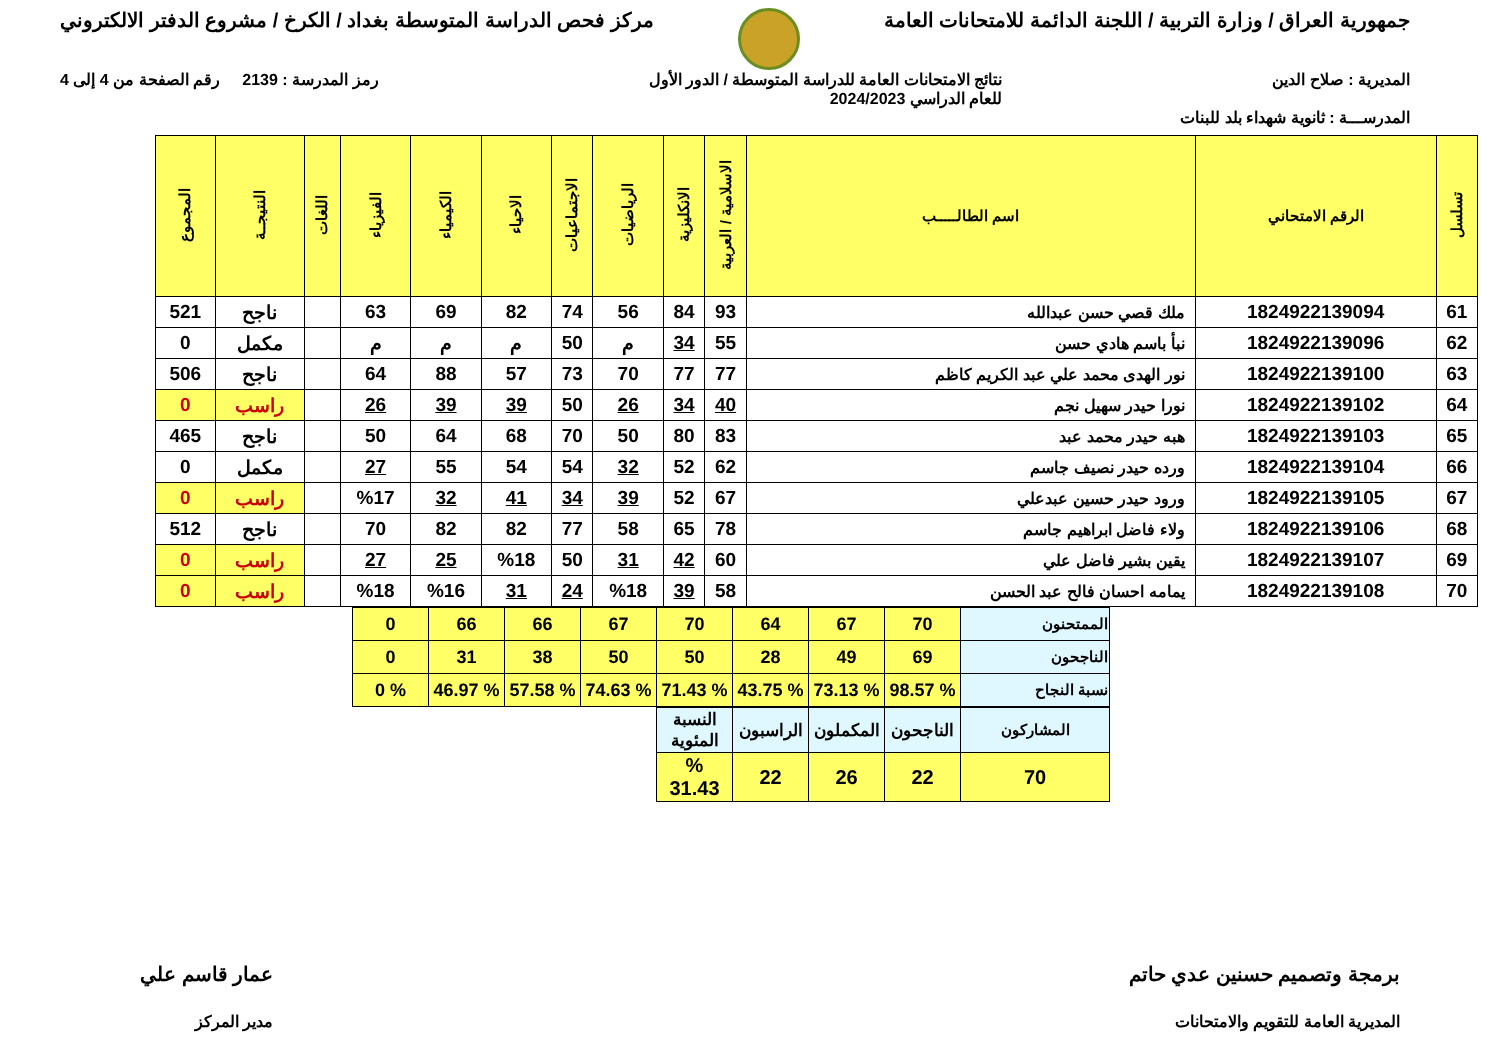جمهورية العراق / وزارة التربية / اللجنة الدائمة للامتحانات العامة
مركز فحص الدراسة المتوسطة بغداد / الكرخ / مشروع الدفتر الالكتروني
المديرية : صلاح الدين نتائج الامتحانات العامة للدراسة المتوسطة / الدور الأول
للعام الدراسي 2024/2023
رمز المدرسة : 2139 رقم الصفحة من 4 إلى 4
المدرســـة : ثانوية شهداء بلد للبنات
| تسلسل | الرقم الامتحاني | اسم الطالـــــب | الاسلامية / العربية | الانكليزية | الرياضيات | الاجتماعيات | الاحياء | الكيمياء | الفيزياء | اللغات | النتيجــة | المجموع |
| --- | --- | --- | --- | --- | --- | --- | --- | --- | --- | --- | --- | --- |
| 61 | 1824922139094 | ملك قصي حسن عبدالله | 93 | 84 | 56 | 74 | 82 | 69 | 63 | | ناجح | 521 |
| 62 | 1824922139096 | نبأ باسم هادي حسن | 55 | 34 | م | 50 | م | م | م | | مكمل | 0 |
| 63 | 1824922139100 | نور الهدى محمد علي عبد الكريم كاظم | 77 | 77 | 70 | 73 | 57 | 88 | 64 | | ناجح | 506 |
| 64 | 1824922139102 | نورا حيدر سهيل نجم | 40 | 34 | 26 | 50 | 39 | 39 | 26 | | راسب | 0 |
| 65 | 1824922139103 | هبه حيدر محمد عبد | 83 | 80 | 50 | 70 | 68 | 64 | 50 | | ناجح | 465 |
| 66 | 1824922139104 | ورده حيدر نصيف جاسم | 62 | 52 | 32 | 54 | 54 | 55 | 27 | | مكمل | 0 |
| 67 | 1824922139105 | ورود حيدر حسين عبدعلي | 67 | 52 | 39 | 34 | 41 | 32 | %17 | | راسب | 0 |
| 68 | 1824922139106 | ولاء فاضل ابراهيم جاسم | 78 | 65 | 58 | 77 | 82 | 82 | 70 | | ناجح | 512 |
| 69 | 1824922139107 | يقين بشير فاضل علي | 60 | 42 | 31 | 50 | %18 | 25 | 27 | | راسب | 0 |
| 70 | 1824922139108 | يمامه احسان فالح عبد الحسن | 58 | 39 | %18 | 24 | 31 | %16 | %18 | | راسب | 0 |
| الممتحنون | 70 | 67 | 64 | 70 | 67 | 66 | 66 | 0 |
| الناجحون | 69 | 49 | 28 | 50 | 50 | 38 | 31 | 0 |
| نسبة النجاح | % 98.57 | % 73.13 | % 43.75 | % 71.43 | % 74.63 | % 57.58 | % 46.97 | % 0 |
| المشاركون | الناجحون | المكملون | الراسبون | النسبة المئوية |
| 70 | 22 | 26 | 22 | % 31.43 |
برمجة وتصميم حسنين عدي حاتم
المديرية العامة للتقويم والامتحانات
عمار قاسم علي
مدير المركز